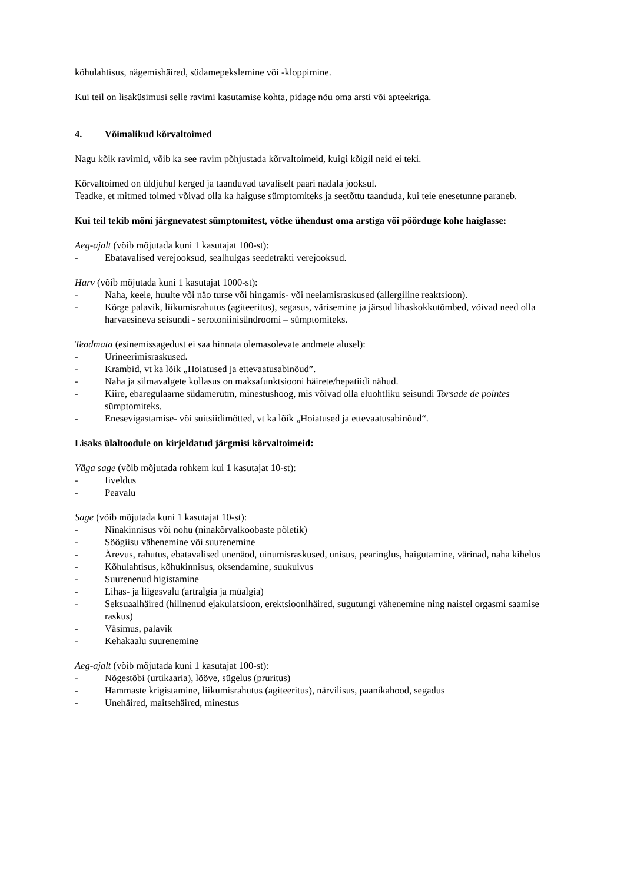kõhulahtisus, nägemishäired, südamepekslemine või -kloppimine.
Kui teil on lisaküsimusi selle ravimi kasutamise kohta, pidage nõu oma arsti või apteekriga.
4. Võimalikud kõrvaltoimed
Nagu kõik ravimid, võib ka see ravim põhjustada kõrvaltoimeid, kuigi kõigil neid ei teki.
Kõrvaltoimed on üldjuhul kerged ja taanduvad tavaliselt paari nädala jooksul.
Teadke, et mitmed toimed võivad olla ka haiguse sümptomiteks ja seetõttu taanduda, kui teie enesetunne paraneb.
Kui teil tekib mõni järgnevatest sümptomitest, võtke ühendust oma arstiga või pöörduge kohe haiglasse:
Aeg-ajalt (võib mõjutada kuni 1 kasutajat 100-st):
- Ebatavalised verejooksud, sealhulgas seedetrakti verejooksud.
Harv (võib mõjutada kuni 1 kasutajat 1000-st):
- Naha, keele, huulte või näo turse või hingamis- või neelamisraskused (allergiline reaktsioon).
- Kõrge palavik, liikumisrahutus (agiteeritus), segasus, värisemine ja järsud lihaskokkutõmbed, võivad need olla harvaesineva seisundi - serotoniinisündroomi – sümptomiteks.
Teadmata (esinemissagedust ei saa hinnata olemasolevate andmete alusel):
- Urineerimisraskused.
- Krambid, vt ka lõik „Hoiatused ja ettevaatusabinõud”.
- Naha ja silmavalgete kollasus on maksafunktsiooni häirete/hepatiidi nähud.
- Kiire, ebaregulaarne südamerütm, minestushoog, mis võivad olla eluohtliku seisundi Torsade de pointes sümptomiteks.
- Enesevigastamise- või suitsiidimõtted, vt ka lõik „Hoiatused ja ettevaatusabinõud“.
Lisaks ülaltoodule on kirjeldatud järgmisi kõrvaltoimeid:
Väga sage (võib mõjutada rohkem kui 1 kasutajat 10-st):
- Iiveldus
- Peavalu
Sage (võib mõjutada kuni 1 kasutajat 10-st):
- Ninakinnisus või nohu (ninakõrvalkoobaste põletik)
- Söögiisu vähenemine või suurenemine
- Ärevus, rahutus, ebatavalised unenäod, uinumisraskused, unisus, pearinglus, haigutamine, värinad, naha kihelus
- Kõhulahtisus, kõhukinnisus, oksendamine, suukuivus
- Suurenenud higistamine
- Lihas- ja liigesvalu (artralgia ja müalgia)
- Seksuaalhäired (hilinenud ejakulatsioon, erektsioonihäired, sugutungi vähenemine ning naistel orgasmi saamise raskus)
- Väsimus, palavik
- Kehakaalu suurenemine
Aeg-ajalt (võib mõjutada kuni 1 kasutajat 100-st):
- Nõgestõbi (urtikaaria), lööve, sügelus (pruritus)
- Hammaste krigistamine, liikumisrahutus (agiteeritus), närvilisus, paanikahood, segadus
- Unehäired, maitsehäired, minestus